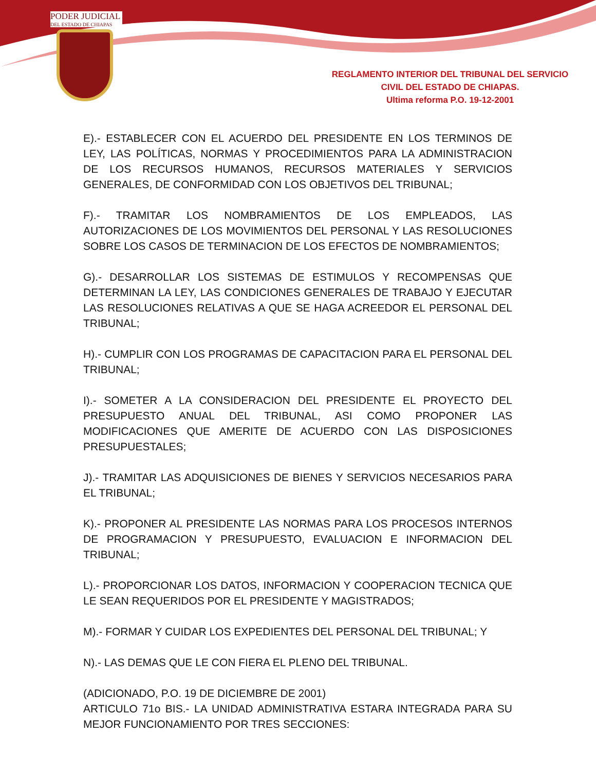PODER JUDICIAL
DEL ESTADO DE CHIAPAS
REGLAMENTO INTERIOR DEL TRIBUNAL DEL SERVICIO
CIVIL DEL ESTADO DE CHIAPAS.
Ultima reforma P.O. 19-12-2001
E).- ESTABLECER CON EL ACUERDO DEL PRESIDENTE EN LOS TERMINOS DE LEY, LAS POLÍTICAS, NORMAS Y PROCEDIMIENTOS PARA LA ADMINISTRACION DE LOS RECURSOS HUMANOS, RECURSOS MATERIALES Y SERVICIOS GENERALES, DE CONFORMIDAD CON LOS OBJETIVOS DEL TRIBUNAL;
F).- TRAMITAR LOS NOMBRAMIENTOS DE LOS EMPLEADOS, LAS AUTORIZACIONES DE LOS MOVIMIENTOS DEL PERSONAL Y LAS RESOLUCIONES SOBRE LOS CASOS DE TERMINACION DE LOS EFECTOS DE NOMBRAMIENTOS;
G).- DESARROLLAR LOS SISTEMAS DE ESTIMULOS Y RECOMPENSAS QUE DETERMINAN LA LEY, LAS CONDICIONES GENERALES DE TRABAJO Y EJECUTAR LAS RESOLUCIONES RELATIVAS A QUE SE HAGA ACREEDOR EL PERSONAL DEL TRIBUNAL;
H).- CUMPLIR CON LOS PROGRAMAS DE CAPACITACION PARA EL PERSONAL DEL TRIBUNAL;
I).- SOMETER A LA CONSIDERACION DEL PRESIDENTE EL PROYECTO DEL PRESUPUESTO ANUAL DEL TRIBUNAL, ASI COMO PROPONER LAS MODIFICACIONES QUE AMERITE DE ACUERDO CON LAS DISPOSICIONES PRESUPUESTALES;
J).- TRAMITAR LAS ADQUISICIONES DE BIENES Y SERVICIOS NECESARIOS PARA EL TRIBUNAL;
K).- PROPONER AL PRESIDENTE LAS NORMAS PARA LOS PROCESOS INTERNOS DE PROGRAMACION Y PRESUPUESTO, EVALUACION E INFORMACION DEL TRIBUNAL;
L).- PROPORCIONAR LOS DATOS, INFORMACION Y COOPERACION TECNICA QUE LE SEAN REQUERIDOS POR EL PRESIDENTE Y MAGISTRADOS;
M).- FORMAR Y CUIDAR LOS EXPEDIENTES DEL PERSONAL DEL TRIBUNAL; Y
N).- LAS DEMAS QUE LE CON FIERA EL PLENO DEL TRIBUNAL.
(ADICIONADO, P.O. 19 DE DICIEMBRE DE 2001)
ARTICULO 71o BIS.- LA UNIDAD ADMINISTRATIVA ESTARA INTEGRADA PARA SU MEJOR FUNCIONAMIENTO POR TRES SECCIONES: